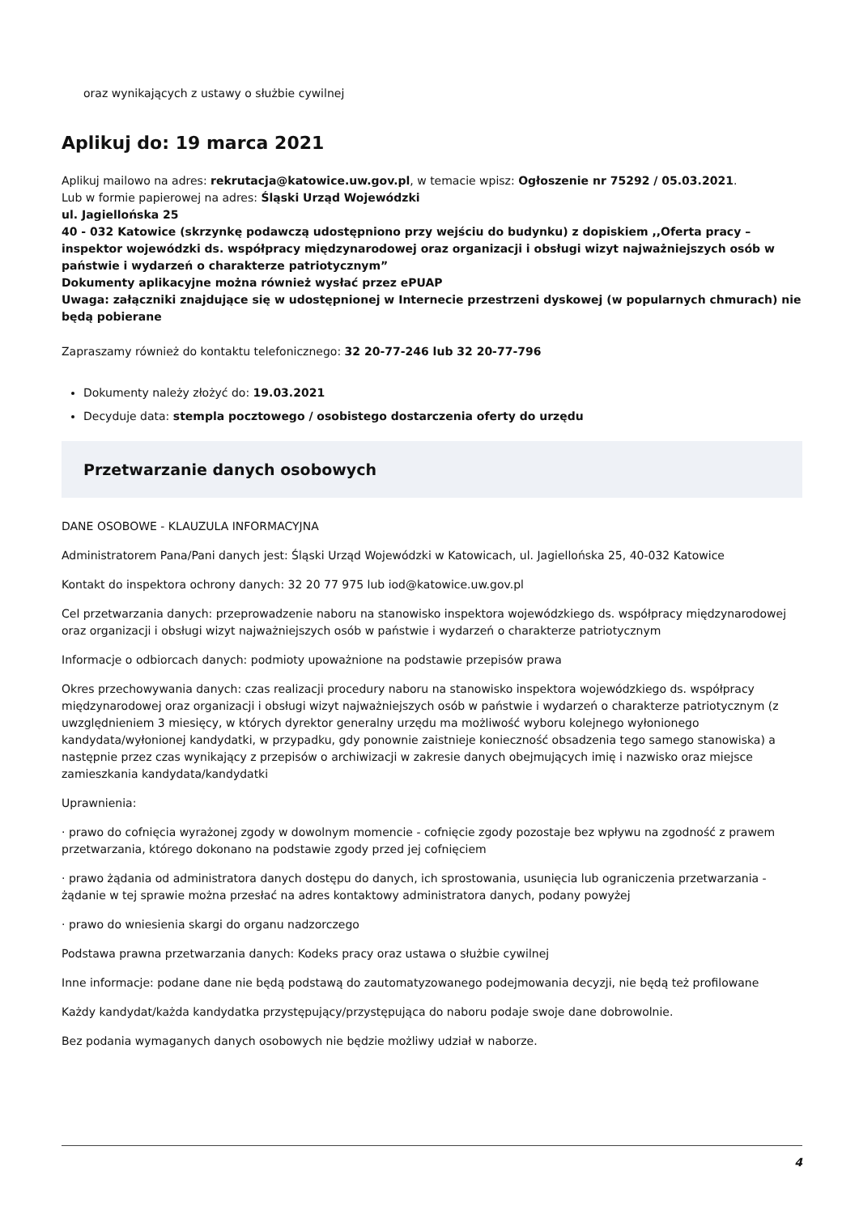oraz wynikających z ustawy o służbie cywilnej
Aplikuj do: 19 marca 2021
Aplikuj mailowo na adres: rekrutacja@katowice.uw.gov.pl, w temacie wpisz: Ogłoszenie nr 75292 / 05.03.2021.
Lub w formie papierowej na adres: Śląski Urząd Wojewódzki
ul. Jagiellońska 25
40 - 032 Katowice (skrzynkę podawczą udostępniono przy wejściu do budynku) z dopiskiem ,,Oferta pracy – inspektor wojewódzki ds. współpracy międzynarodowej oraz organizacji i obsługi wizyt najważniejszych osób w państwie i wydarzeń o charakterze patriotycznym”
Dokumenty aplikacyjne można również wysłać przez ePUAP
Uwaga: załączniki znajdujące się w udostępnionej w Internecie przestrzeni dyskowej (w popularnych chmurach) nie będą pobierane
Zapraszamy również do kontaktu telefonicznego: 32 20-77-246 lub 32 20-77-796
Dokumenty należy złożyć do: 19.03.2021
Decyduje data: stempla pocztowego / osobistego dostarczenia oferty do urzędu
Przetwarzanie danych osobowych
DANE OSOBOWE - KLAUZULA INFORMACYJNA
Administratorem Pana/Pani danych jest: Śląski Urząd Wojewódzki w Katowicach, ul. Jagiellońska 25, 40-032 Katowice
Kontakt do inspektora ochrony danych: 32 20 77 975 lub iod@katowice.uw.gov.pl
Cel przetwarzania danych: przeprowadzenie naboru na stanowisko inspektora wojewódzkiego ds. współpracy międzynarodowej oraz organizacji i obsługi wizyt najważniejszych osób w państwie i wydarzeń o charakterze patriotycznym
Informacje o odbiorcach danych: podmioty upoważnione na podstawie przepisów prawa
Okres przechowywania danych: czas realizacji procedury naboru na stanowisko inspektora wojewódzkiego ds. współpracy międzynarodowej oraz organizacji i obsługi wizyt najważniejszych osób w państwie i wydarzeń o charakterze patriotycznym (z uwzględnieniem 3 miesięcy, w których dyrektor generalny urzędu ma możliwość wyboru kolejnego wyłonionego kandydata/wyłonionej kandydatki, w przypadku, gdy ponownie zaistnieje konieczność obsadzenia tego samego stanowiska) a następnie przez czas wynikający z przepisów o archiwizacji w zakresie danych obejmujących imię i nazwisko oraz miejsce zamieszkania kandydata/kandydatki
Uprawnienia:
· prawo do cofnięcia wyrażonej zgody w dowolnym momencie - cofnięcie zgody pozostaje bez wpływu na zgodność z prawem przetwarzania, którego dokonano na podstawie zgody przed jej cofnięciem
· prawo żądania od administratora danych dostępu do danych, ich sprostowania, usunięcia lub ograniczenia przetwarzania - żądanie w tej sprawie można przesłać na adres kontaktowy administratora danych, podany powyżej
· prawo do wniesienia skargi do organu nadzorczego
Podstawa prawna przetwarzania danych: Kodeks pracy oraz ustawa o służbie cywilnej
Inne informacje: podane dane nie będą podstawą do zautomatyzowanego podejmowania decyzji, nie będą też profilowane
Każdy kandydat/każda kandydatka przystępujący/przystępująca do naboru podaje swoje dane dobrowolnie.
Bez podania wymaganych danych osobowych nie będzie możliwy udział w naborze.
4